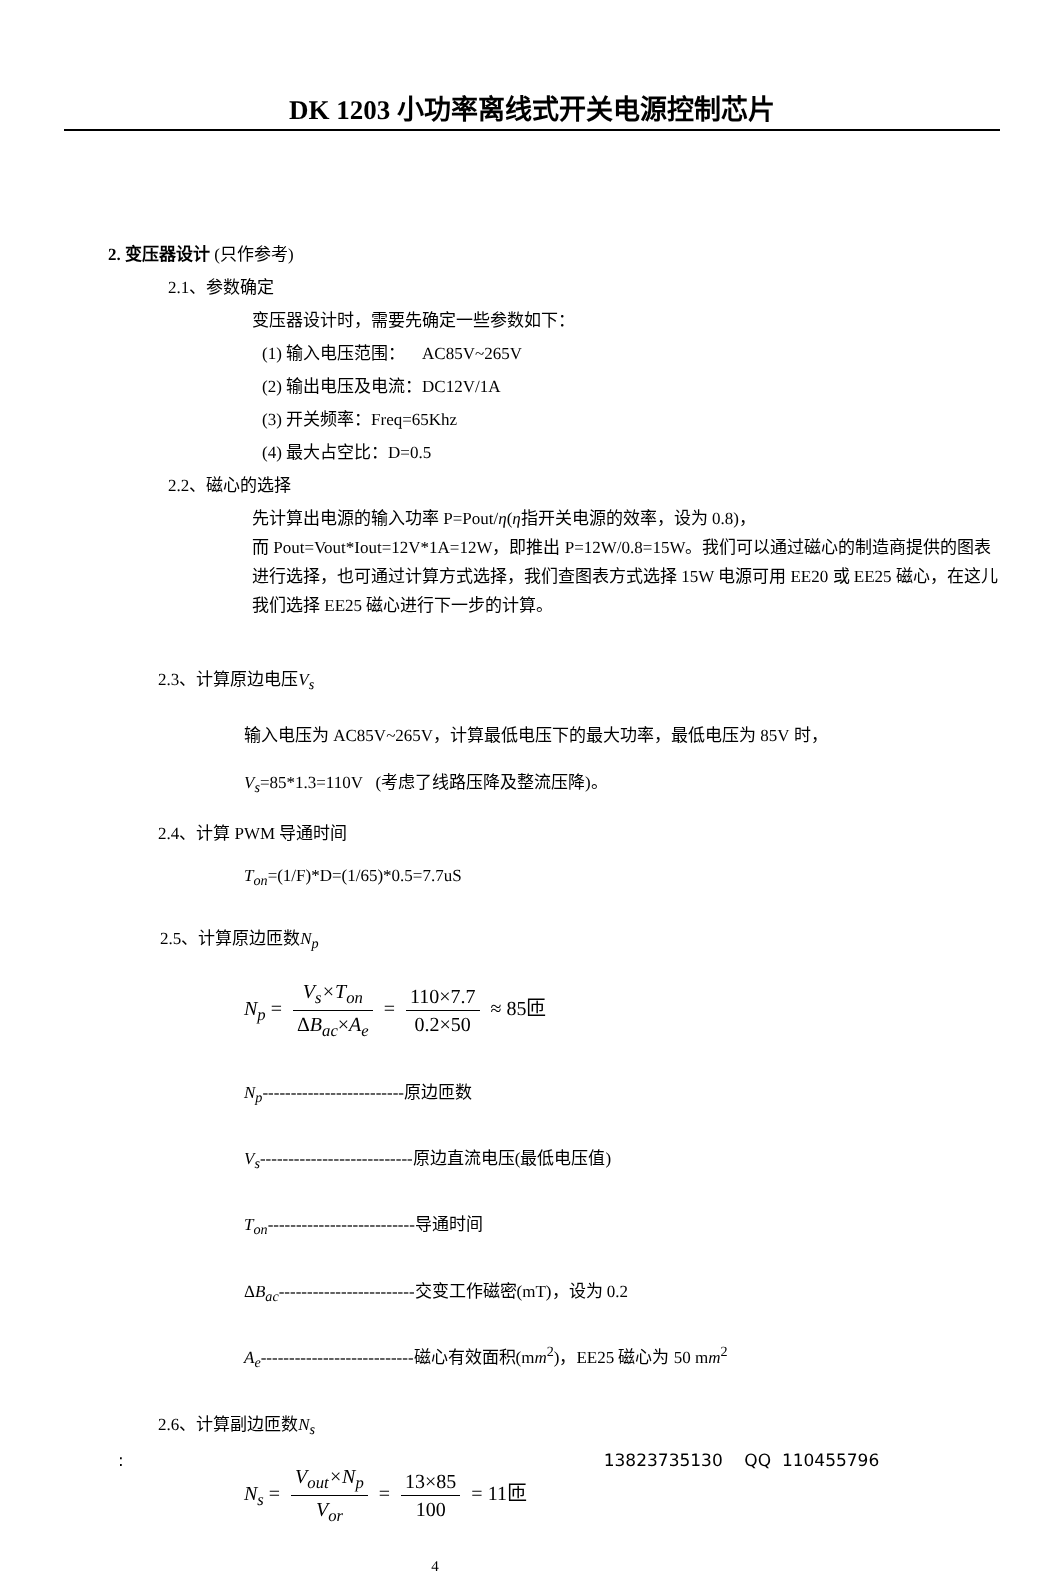DK 1203 小功率离线式开关电源控制芯片
2. 变压器设计 (只作参考)
2.1、参数确定
变压器设计时，需要先确定一些参数如下：
(1) 输入电压范围： AC85V~265V
(2) 输出电压及电流：DC12V/1A
(3) 开关频率：Freq=65Khz
(4) 最大占空比：D=0.5
2.2、磁心的选择
先计算出电源的输入功率 P=Pout/η(η指开关电源的效率，设为 0.8)，
而 Pout=Vout*Iout=12V*1A=12W，即推出 P=12W/0.8=15W。我们可以通过磁心的制造商提供的图表进行选择，也可通过计算方式选择，我们查图表方式选择 15W 电源可用 EE20 或 EE25 磁心，在这儿我们选择 EE25 磁心进行下一步的计算。
2.3、计算原边电压V<sub>s</sub>
输入电压为 AC85V~265V，计算最低电压下的最大功率，最低电压为 85V 时，
V<sub>s</sub>=85*1.3=110V (考虑了线路压降及整流压降)。
2.4、计算 PWM 导通时间
T<sub>on</sub>=(1/F)*D=(1/65)*0.5=7.7uS
2.5、计算原边匝数N<sub>p</sub>
N<sub>p</sub> = V<sub>s</sub>×T<sub>on</sub> ΔB<sub>ac</sub>×A<sub>e</sub> = 110×7.7 0.2×50 ≈ 85匝
N<sub>p</sub>-------------------------原边匝数
V<sub>s</sub>---------------------------原边直流电压(最低电压值)
T<sub>on</sub>--------------------------导通时间
ΔB<sub>ac</sub>------------------------交变工作磁密(mT)，设为 0.2
A<sub>e</sub>---------------------------磁心有效面积(mm<sup>2</sup>)，EE25 磁心为 50 mm<sup>2</sup>
2.6、计算副边匝数N<sub>s</sub>
N<sub>s</sub> = V<sub>out</sub>×N<sub>p</sub> V<sub>or</sub> = 13×85 100 = 11匝
4
: 13823735130 QQ 110455796